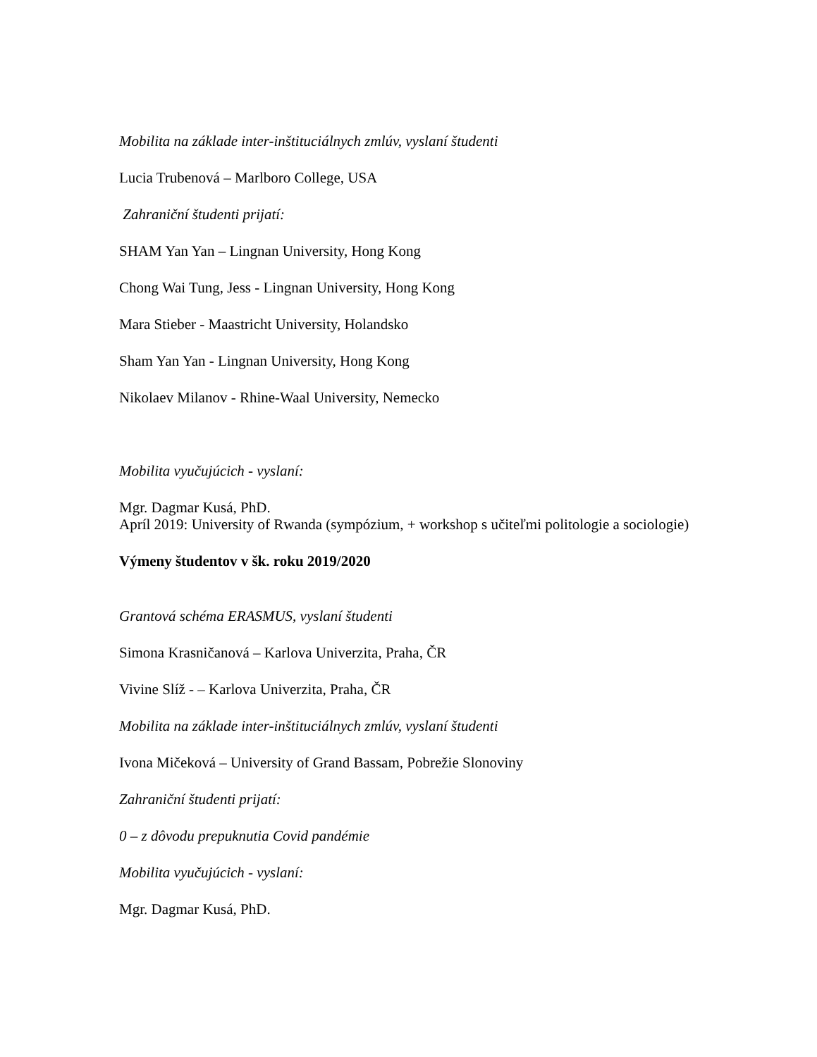Mobilita na základe inter-inštituciálnych zmlúv, vyslaní študenti
Lucia Trubenová – Marlboro College, USA
Zahraniční študenti prijatí:
SHAM Yan Yan – Lingnan University, Hong Kong
Chong Wai Tung, Jess - Lingnan University, Hong Kong
Mara Stieber - Maastricht University, Holandsko
Sham Yan Yan - Lingnan University, Hong Kong
Nikolaev Milanov - Rhine-Waal University, Nemecko
Mobilita vyučujúcich - vyslaní:
Mgr. Dagmar Kusá, PhD.
Apríl 2019: University of Rwanda (sympózium, + workshop s učiteľmi politologie a sociologie)
Výmeny študentov v šk. roku 2019/2020
Grantová schéma ERASMUS, vyslaní študenti
Simona Krasničanová – Karlova Univerzita, Praha, ČR
Vivine Slíž - – Karlova Univerzita, Praha, ČR
Mobilita na základe inter-inštituciálnych zmlúv, vyslaní študenti
Ivona Mičeková – University of Grand Bassam, Pobrežie Slonoviny
Zahraniční študenti prijatí:
0 – z dôvodu prepuknutia Covid pandémie
Mobilita vyučujúcich - vyslaní:
Mgr. Dagmar Kusá, PhD.